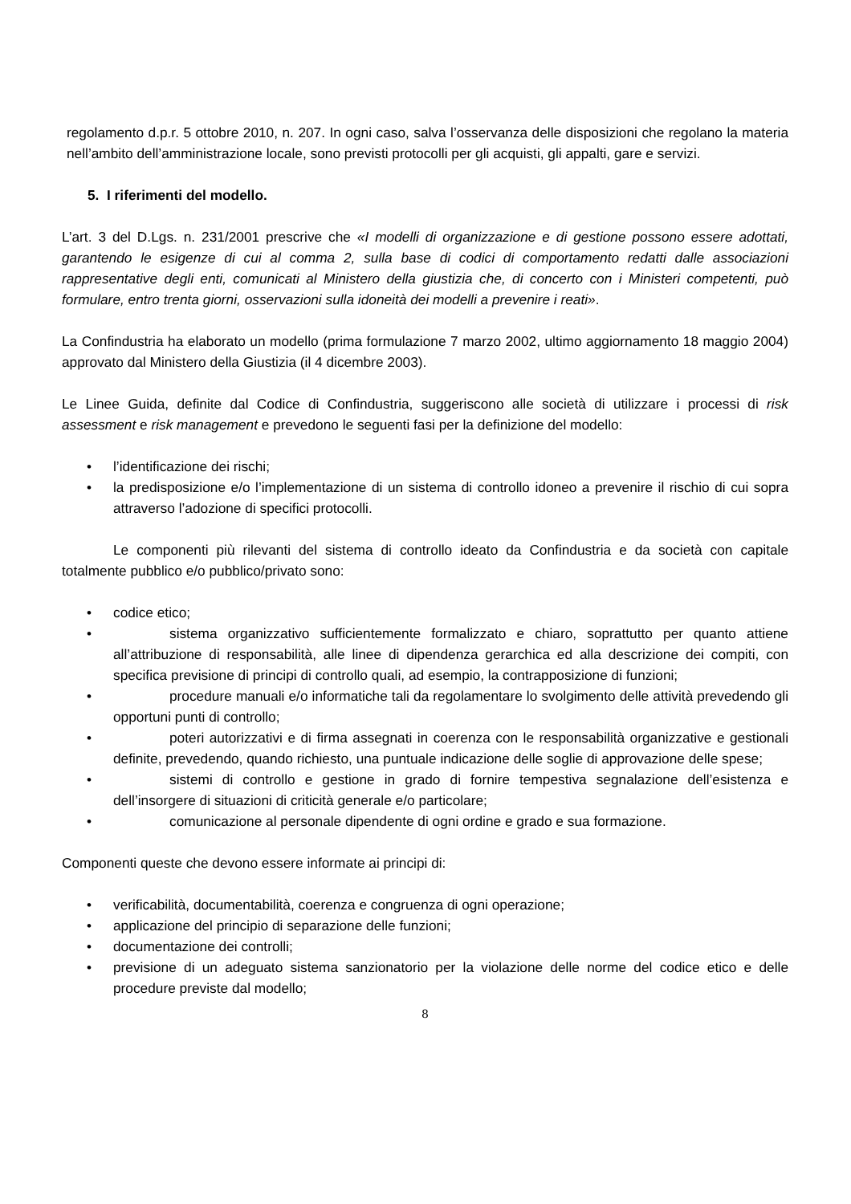regolamento d.p.r. 5 ottobre 2010, n. 207. In ogni caso, salva l’osservanza delle disposizioni che regolano la materia nell’ambito dell’amministrazione locale, sono previsti protocolli per gli acquisti, gli appalti, gare e servizi.
5. I riferimenti del modello.
L’art. 3 del D.Lgs. n. 231/2001 prescrive che «I modelli di organizzazione e di gestione possono essere adottati, garantendo le esigenze di cui al comma 2, sulla base di codici di comportamento redatti dalle associazioni rappresentative degli enti, comunicati al Ministero della giustizia che, di concerto con i Ministeri competenti, può formulare, entro trenta giorni, osservazioni sulla idoneità dei modelli a prevenire i reati».
La Confindustria ha elaborato un modello (prima formulazione 7 marzo 2002, ultimo aggiornamento 18 maggio 2004) approvato dal Ministero della Giustizia (il 4 dicembre 2003).
Le Linee Guida, definite dal Codice di Confindustria, suggeriscono alle società di utilizzare i processi di risk assessment e risk management e prevedono le seguenti fasi per la definizione del modello:
• l’identificazione dei rischi;
• la predisposizione e/o l’implementazione di un sistema di controllo idoneo a prevenire il rischio di cui sopra attraverso l’adozione di specifici protocolli.
Le componenti più rilevanti del sistema di controllo ideato da Confindustria e da società con capitale totalmente pubblico e/o pubblico/privato sono:
• codice etico;
• sistema organizzativo sufficientemente formalizzato e chiaro, soprattutto per quanto attiene all’attribuzione di responsabilità, alle linee di dipendenza gerarchica ed alla descrizione dei compiti, con specifica previsione di principi di controllo quali, ad esempio, la contrapposizione di funzioni;
• procedure manuali e/o informatiche tali da regolamentare lo svolgimento delle attività prevedendo gli opportuni punti di controllo;
• poteri autorizzativi e di firma assegnati in coerenza con le responsabilità organizzative e gestionali definite, prevedendo, quando richiesto, una puntuale indicazione delle soglie di approvazione delle spese;
• sistemi di controllo e gestione in grado di fornire tempestiva segnalazione dell’esistenza e dell’insorgere di situazioni di criticità generale e/o particolare;
• comunicazione al personale dipendente di ogni ordine e grado e sua formazione.
Componenti queste che devono essere informate ai principi di:
• verificabilità, documentabilità, coerenza e congruenza di ogni operazione;
• applicazione del principio di separazione delle funzioni;
• documentazione dei controlli;
• previsione di un adeguato sistema sanzionatorio per la violazione delle norme del codice etico e delle procedure previste dal modello;
8